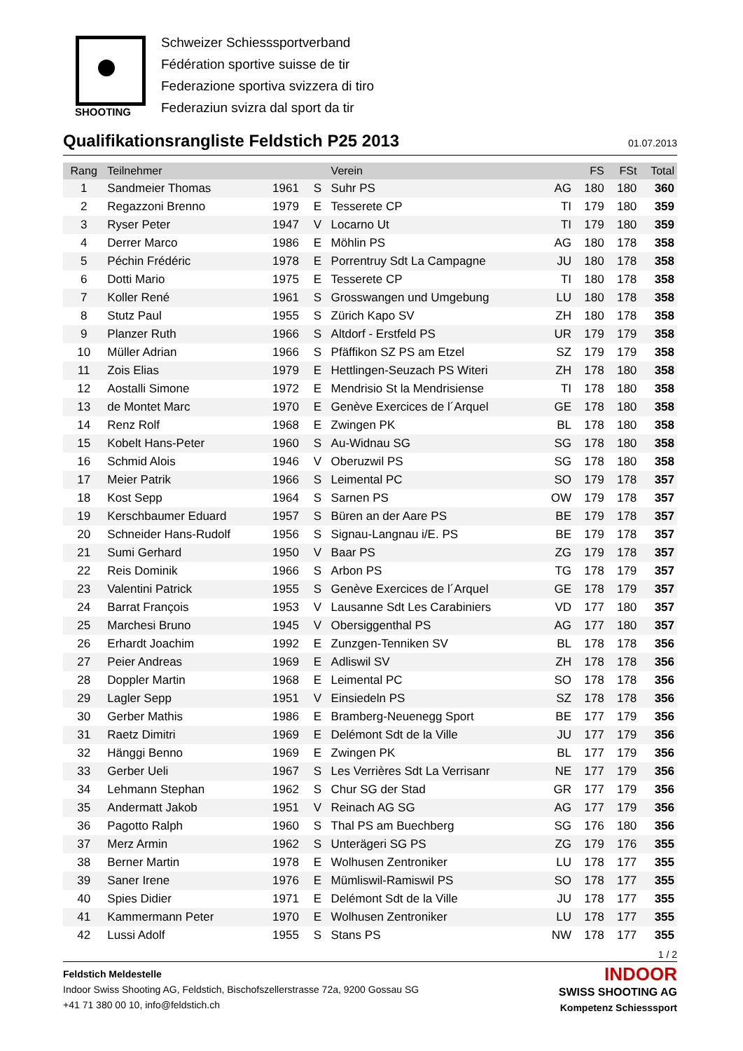SHOOTING
Schweizer Schiesssportverband
Fédération sportive suisse de tir
Federazione sportiva svizzera di tiro
Federaziun svizra dal sport da tir
Qualifikationsrangliste Feldstich P25 2013 01.07.2013
| Rang | Teilnehmer | | | Verein | | FS | FSt | Total |
| --- | --- | --- | --- | --- | --- | --- | --- | --- |
| 1 | Sandmeier Thomas | 1961 | S | Suhr PS | AG | 180 | 180 | 360 |
| 2 | Regazzoni Brenno | 1979 | E | Tesserete CP | TI | 179 | 180 | 359 |
| 3 | Ryser Peter | 1947 | V | Locarno Ut | TI | 179 | 180 | 359 |
| 4 | Derrer Marco | 1986 | E | Möhlin PS | AG | 180 | 178 | 358 |
| 5 | Péchin Frédéric | 1978 | E | Porrentruy Sdt La Campagne | JU | 180 | 178 | 358 |
| 6 | Dotti Mario | 1975 | E | Tesserete CP | TI | 180 | 178 | 358 |
| 7 | Koller René | 1961 | S | Grosswangen und Umgebung | LU | 180 | 178 | 358 |
| 8 | Stutz Paul | 1955 | S | Zürich Kapo SV | ZH | 180 | 178 | 358 |
| 9 | Planzer Ruth | 1966 | S | Altdorf - Erstfeld PS | UR | 179 | 179 | 358 |
| 10 | Müller Adrian | 1966 | S | Pfäffikon SZ PS am Etzel | SZ | 179 | 179 | 358 |
| 11 | Zois Elias | 1979 | E | Hettlingen-Seuzach PS Witeri | ZH | 178 | 180 | 358 |
| 12 | Aostalli Simone | 1972 | E | Mendrisio St la Mendrisiense | TI | 178 | 180 | 358 |
| 13 | de Montet Marc | 1970 | E | Genève Exercices de l´Arquel | GE | 178 | 180 | 358 |
| 14 | Renz Rolf | 1968 | E | Zwingen PK | BL | 178 | 180 | 358 |
| 15 | Kobelt Hans-Peter | 1960 | S | Au-Widnau SG | SG | 178 | 180 | 358 |
| 16 | Schmid Alois | 1946 | V | Oberuzwil PS | SG | 178 | 180 | 358 |
| 17 | Meier Patrik | 1966 | S | Leimental PC | SO | 179 | 178 | 357 |
| 18 | Kost Sepp | 1964 | S | Sarnen PS | OW | 179 | 178 | 357 |
| 19 | Kerschbaumer Eduard | 1957 | S | Büren an der Aare PS | BE | 179 | 178 | 357 |
| 20 | Schneider Hans-Rudolf | 1956 | S | Signau-Langnau i/E. PS | BE | 179 | 178 | 357 |
| 21 | Sumi Gerhard | 1950 | V | Baar PS | ZG | 179 | 178 | 357 |
| 22 | Reis Dominik | 1966 | S | Arbon PS | TG | 178 | 179 | 357 |
| 23 | Valentini Patrick | 1955 | S | Genève Exercices de l´Arquel | GE | 178 | 179 | 357 |
| 24 | Barrat François | 1953 | V | Lausanne Sdt Les Carabiniers | VD | 177 | 180 | 357 |
| 25 | Marchesi Bruno | 1945 | V | Obersiggenthal PS | AG | 177 | 180 | 357 |
| 26 | Erhardt Joachim | 1992 | E | Zunzgen-Tenniken SV | BL | 178 | 178 | 356 |
| 27 | Peier Andreas | 1969 | E | Adliswil SV | ZH | 178 | 178 | 356 |
| 28 | Doppler Martin | 1968 | E | Leimental PC | SO | 178 | 178 | 356 |
| 29 | Lagler Sepp | 1951 | V | Einsiedeln PS | SZ | 178 | 178 | 356 |
| 30 | Gerber Mathis | 1986 | E | Bramberg-Neuenegg Sport | BE | 177 | 179 | 356 |
| 31 | Raetz Dimitri | 1969 | E | Delémont Sdt de la Ville | JU | 177 | 179 | 356 |
| 32 | Hänggi Benno | 1969 | E | Zwingen PK | BL | 177 | 179 | 356 |
| 33 | Gerber Ueli | 1967 | S | Les Verrières Sdt La Verrisanr | NE | 177 | 179 | 356 |
| 34 | Lehmann Stephan | 1962 | S | Chur SG der Stad | GR | 177 | 179 | 356 |
| 35 | Andermatt Jakob | 1951 | V | Reinach AG SG | AG | 177 | 179 | 356 |
| 36 | Pagotto Ralph | 1960 | S | Thal PS am Buechberg | SG | 176 | 180 | 356 |
| 37 | Merz Armin | 1962 | S | Unterägeri SG PS | ZG | 179 | 176 | 355 |
| 38 | Berner Martin | 1978 | E | Wolhusen Zentroniker | LU | 178 | 177 | 355 |
| 39 | Saner Irene | 1976 | E | Mümliswil-Ramiswil PS | SO | 178 | 177 | 355 |
| 40 | Spies Didier | 1971 | E | Delémont Sdt de la Ville | JU | 178 | 177 | 355 |
| 41 | Kammermann Peter | 1970 | E | Wolhusen Zentroniker | LU | 178 | 177 | 355 |
| 42 | Lussi Adolf | 1955 | S | Stans PS | NW | 178 | 177 | 355 |
1 / 2
Feldstich Meldestelle
Indoor Swiss Shooting AG, Feldstich, Bischofszellerstrasse 72a, 9200 Gossau SG
+41 71 380 00 10, info@feldstich.ch
INDOOR
SWISS SHOOTING AG
Kompetenz Schiesssport